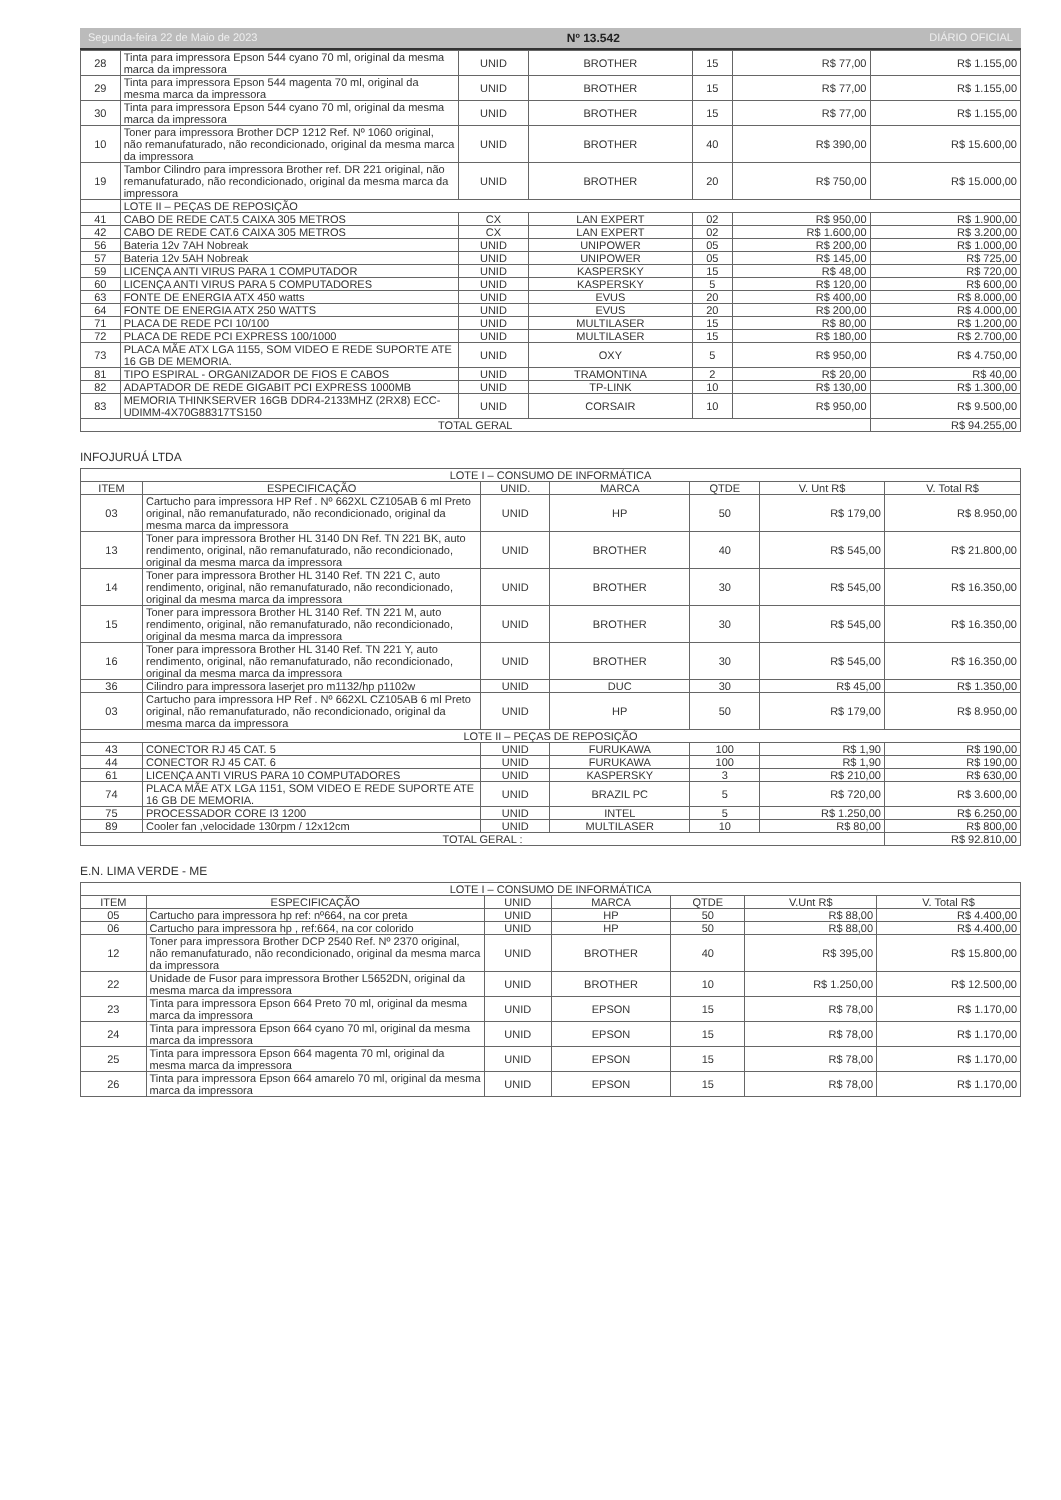Segunda-feira 22 de Maio de 2023 Nº 13.542 DIÁRIO OFICIAL
| 28 | Tinta para impressora Epson 544 cyano 70 ml, original da mesma marca da impressora | UNID | BROTHER | 15 | R$ 77,00 | R$ 1.155,00 |
| 29 | Tinta para impressora Epson 544 magenta 70 ml, original da mesma marca da impressora | UNID | BROTHER | 15 | R$ 77,00 | R$ 1.155,00 |
| 30 | Tinta para impressora Epson 544 cyano 70 ml, original da mesma marca da impressora | UNID | BROTHER | 15 | R$ 77,00 | R$ 1.155,00 |
| 10 | Toner para impressora Brother DCP 1212 Ref. Nº 1060 original, não remanufaturado, não recondicionado, original da mesma marca da impressora | UNID | BROTHER | 40 | R$ 390,00 | R$ 15.600,00 |
| 19 | Tambor Cilindro para impressora Brother ref. DR 221 original, não remanufaturado, não recondicionado, original da mesma marca da impressora | UNID | BROTHER | 20 | R$ 750,00 | R$ 15.000,00 |
| | LOTE II – PEÇAS DE REPOSIÇÃO | | | | | |
| 41 | CABO DE REDE CAT.5 CAIXA 305 METROS | CX | LAN EXPERT | 02 | R$ 950,00 | R$ 1.900,00 |
| 42 | CABO DE REDE CAT.6 CAIXA 305 METROS | CX | LAN EXPERT | 02 | R$ 1.600,00 | R$ 3.200,00 |
| 56 | Bateria 12v 7AH Nobreak | UNID | UNIPOWER | 05 | R$ 200,00 | R$ 1.000,00 |
| 57 | Bateria 12v 5AH Nobreak | UNID | UNIPOWER | 05 | R$ 145,00 | R$ 725,00 |
| 59 | LICENÇA ANTI VIRUS PARA 1 COMPUTADOR | UNID | KASPERSKY | 15 | R$ 48,00 | R$ 720,00 |
| 60 | LICENÇA ANTI VIRUS PARA 5 COMPUTADORES | UNID | KASPERSKY | 5 | R$ 120,00 | R$ 600,00 |
| 63 | FONTE DE ENERGIA ATX 450 watts | UNID | EVUS | 20 | R$ 400,00 | R$ 8.000,00 |
| 64 | FONTE DE ENERGIA ATX 250 WATTS | UNID | EVUS | 20 | R$ 200,00 | R$ 4.000,00 |
| 71 | PLACA DE REDE PCI 10/100 | UNID | MULTILASER | 15 | R$ 80,00 | R$ 1.200,00 |
| 72 | PLACA DE REDE PCI EXPRESS 100/1000 | UNID | MULTILASER | 15 | R$ 180,00 | R$ 2.700,00 |
| 73 | PLACA MÃE ATX LGA 1155, SOM VIDEO E REDE SUPORTE ATE 16 GB DE MEMORIA. | UNID | OXY | 5 | R$ 950,00 | R$ 4.750,00 |
| 81 | TIPO ESPIRAL - ORGANIZADOR DE FIOS E CABOS | UNID | TRAMONTINA | 2 | R$ 20,00 | R$ 40,00 |
| 82 | ADAPTADOR DE REDE GIGABIT PCI EXPRESS 1000MB | UNID | TP-LINK | 10 | R$ 130,00 | R$ 1.300,00 |
| 83 | MEMORIA THINKSERVER 16GB DDR4-2133MHZ (2RX8) ECC-UDIMM-4X70G88317TS150 | UNID | CORSAIR | 10 | R$ 950,00 | R$ 9.500,00 |
| TOTAL GERAL | | | | | | R$ 94.255,00 |
INFOJURUÁ LTDA
| LOTE I – CONSUMO DE INFORMÁTICA | | | | | | |
| --- | --- | --- | --- | --- | --- | --- |
| ITEM | ESPECIFICAÇÃO | UNID. | MARCA | QTDE | V. Unt R$ | V. Total R$ |
| 03 | Cartucho para impressora HP Ref . Nº 662XL CZ105AB 6 ml Preto original, não remanufaturado, não recondicionado, original da mesma marca da impressora | UNID | HP | 50 | R$ 179,00 | R$ 8.950,00 |
| 13 | Toner para impressora Brother HL 3140 DN Ref. TN 221 BK, auto rendimento, original, não remanufaturado, não recondicionado, original da mesma marca da impressora | UNID | BROTHER | 40 | R$ 545,00 | R$ 21.800,00 |
| 14 | Toner para impressora Brother HL 3140 Ref. TN 221 C, auto rendimento, original, não remanufaturado, não recondicionado, original da mesma marca da impressora | UNID | BROTHER | 30 | R$ 545,00 | R$ 16.350,00 |
| 15 | Toner para impressora Brother HL 3140 Ref. TN 221 M, auto rendimento, original, não remanufaturado, não recondicionado, original da mesma marca da impressora | UNID | BROTHER | 30 | R$ 545,00 | R$ 16.350,00 |
| 16 | Toner para impressora Brother HL 3140 Ref. TN 221 Y, auto rendimento, original, não remanufaturado, não recondicionado, original da mesma marca da impressora | UNID | BROTHER | 30 | R$ 545,00 | R$ 16.350,00 |
| 36 | Cilindro para impressora laserjet pro m1132/hp p1102w | UNID | DUC | 30 | R$ 45,00 | R$ 1.350,00 |
| 03 | Cartucho para impressora HP Ref . Nº 662XL CZ105AB 6 ml Preto original, não remanufaturado, não recondicionado, original da mesma marca da impressora | UNID | HP | 50 | R$ 179,00 | R$ 8.950,00 |
| LOTE II – PEÇAS DE REPOSIÇÃO | | | | | | |
| 43 | CONECTOR RJ 45 CAT. 5 | UNID | FURUKAWA | 100 | R$ 1,90 | R$ 190,00 |
| 44 | CONECTOR RJ 45 CAT. 6 | UNID | FURUKAWA | 100 | R$ 1,90 | R$ 190,00 |
| 61 | LICENÇA ANTI VIRUS PARA 10 COMPUTADORES | UNID | KASPERSKY | 3 | R$ 210,00 | R$ 630,00 |
| 74 | PLACA MÃE ATX LGA 1151, SOM VIDEO E REDE SUPORTE ATE 16 GB DE MEMORIA. | UNID | BRAZIL PC | 5 | R$ 720,00 | R$ 3.600,00 |
| 75 | PROCESSADOR CORE I3 1200 | UNID | INTEL | 5 | R$ 1.250,00 | R$ 6.250,00 |
| 89 | Cooler fan ,velocidade 130rpm / 12x12cm | UNID | MULTILASER | 10 | R$ 80,00 | R$ 800,00 |
| TOTAL GERAL : | | | | | | R$ 92.810,00 |
E.N. LIMA VERDE - ME
| LOTE I – CONSUMO DE INFORMÁTICA | | | | | | |
| --- | --- | --- | --- | --- | --- | --- |
| ITEM | ESPECIFICAÇÃO | UNID | MARCA | QTDE | V.Unt R$ | V. Total R$ |
| 05 | Cartucho para impressora hp ref: nº664, na cor preta | UNID | HP | 50 | R$ 88,00 | R$ 4.400,00 |
| 06 | Cartucho para impressora hp , ref:664, na cor colorido | UNID | HP | 50 | R$ 88,00 | R$ 4.400,00 |
| 12 | Toner para impressora Brother DCP 2540 Ref. Nº 2370 original, não remanufaturado, não recondicionado, original da mesma marca da impressora | UNID | BROTHER | 40 | R$ 395,00 | R$ 15.800,00 |
| 22 | Unidade de Fusor para impressora Brother L5652DN, original da mesma marca da impressora | UNID | BROTHER | 10 | R$ 1.250,00 | R$ 12.500,00 |
| 23 | Tinta para impressora Epson 664 Preto 70 ml, original da mesma marca da impressora | UNID | EPSON | 15 | R$ 78,00 | R$ 1.170,00 |
| 24 | Tinta para impressora Epson 664 cyano 70 ml, original da mesma marca da impressora | UNID | EPSON | 15 | R$ 78,00 | R$ 1.170,00 |
| 25 | Tinta para impressora Epson 664 magenta 70 ml, original da mesma marca da impressora | UNID | EPSON | 15 | R$ 78,00 | R$ 1.170,00 |
| 26 | Tinta para impressora Epson 664 amarelo 70 ml, original da mesma marca da impressora | UNID | EPSON | 15 | R$ 78,00 | R$ 1.170,00 |